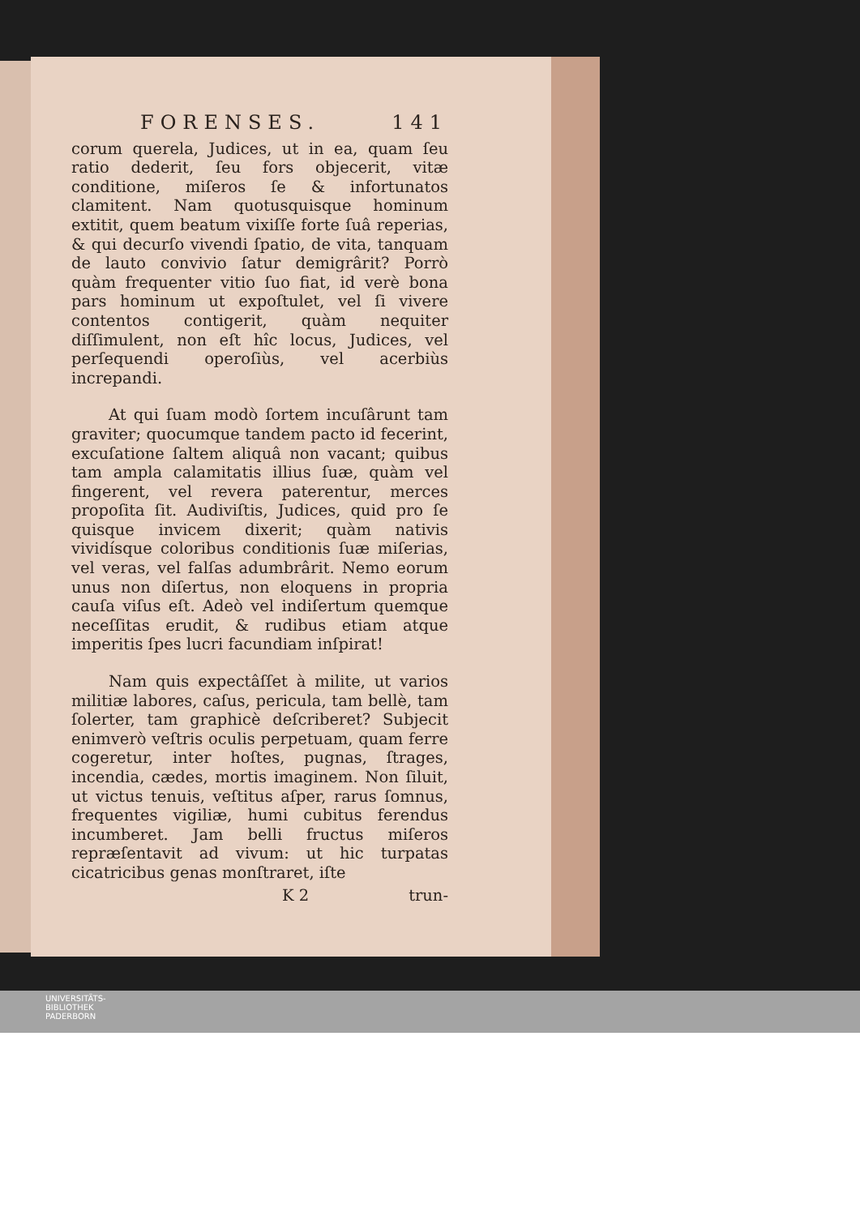FORENSES. 141
corum querela, Judices, ut in ea, quam ſeu ratio dederit, ſeu fors objecerit, vitæ conditione, miſeros ſe & infortunatos clamitent. Nam quotusquisque hominum extitit, quem beatum vixiſſe forte ſuâ reperias, & qui decurſo vivendi ſpatio, de vita, tanquam de lauto convivio ſatur demigrârit? Porrò quàm frequenter vitio ſuo fiat, id verè bona pars hominum ut expoſtulet, vel ſi vivere contentos contigerit, quàm nequiter diſſimulent, non eſt hîc locus, Judices, vel perſequendi operoſiùs, vel acerbiùs increpandi.
At qui ſuam modò ſortem incuſârunt tam graviter; quocumque tandem pacto id fecerint, excuſatione ſaltem aliquâ non vacant; quibus tam ampla calamitatis illius ſuæ, quàm vel fingerent, vel revera paterentur, merces propoſita ſit. Audiviſtis, Judices, quid pro ſe quisque invicem dixerit; quàm nativis vividísque coloribus conditionis ſuæ miſerias, vel veras, vel falſas adumbrârit. Nemo eorum unus non diſertus, non eloquens in propria cauſa viſus eſt. Adeò vel indiſertum quemque neceſſitas erudit, & rudibus etiam atque imperitis ſpes lucri facundiam inſpirat!
Nam quis expectâſſet à milite, ut varios militiæ labores, caſus, pericula, tam bellè, tam ſolerter, tam graphicè deſcriberet? Subjecit enimverò veſtris oculis perpetuam, quam ferre cogeretur, inter hoſtes, pugnas, ſtrages, incendia, cædes, mortis imaginem. Non ſiluit, ut victus tenuis, veſtitus aſper, rarus ſomnus, frequentes vigiliæ, humi cubitus ferendus incumberet. Jam belli fructus miſeros repræſentavit ad vivum: ut hic turpatas cicatricibus genas monſtraret, iſte
K 2 trun-
UNIVERSITÄTS-
BIBLIOTHEK
PADERBORN